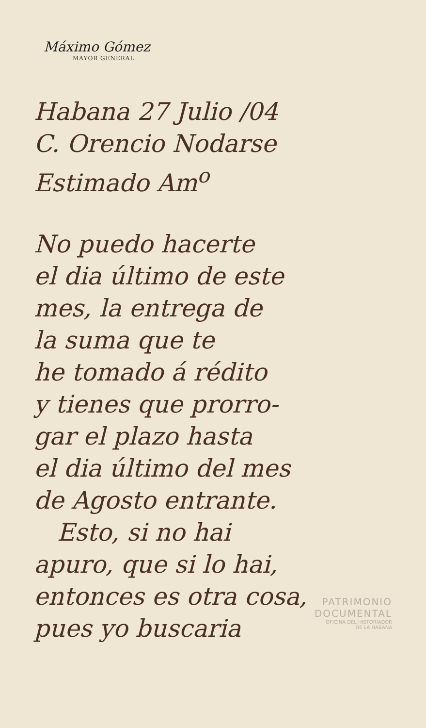Máximo Gómez
MAYOR GENERAL
Habana 27 Julio /04
C. Orencio Nodarse
Estimado Am<sup>o</sup>
No puedo hacerte
el dia último de este
mes, la entrega de
la suma que te
he tomado á rédito
y tienes que prorro-
gar el plazo hasta
el dia último del mes
de Agosto entrante.
Esto, si no hai
apuro, que si lo hai,
entonces es otra cosa,
pues yo buscaria
PATRIMONIO
DOCUMENTAL
OFICINA DEL HISTORIADOR
DE LA HABANA